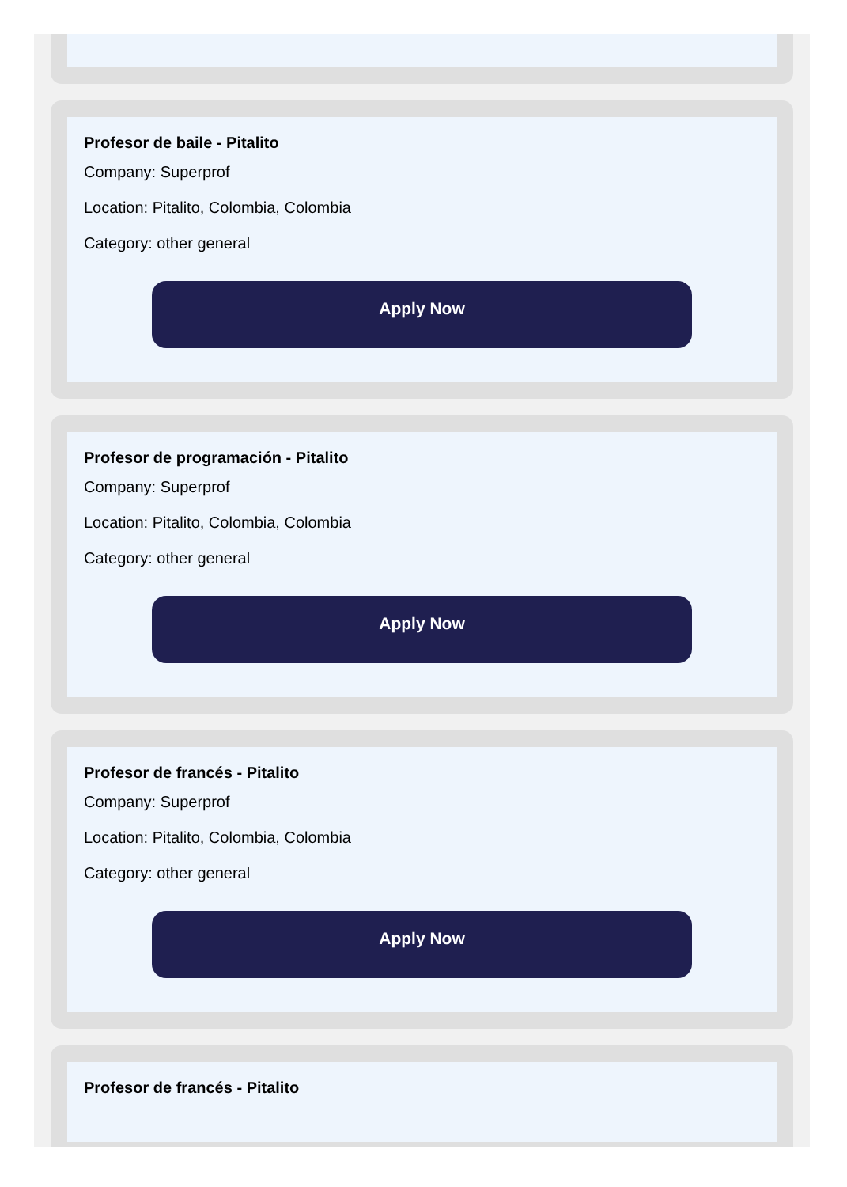Profesor de baile - Pitalito
Company: Superprof
Location: Pitalito, Colombia, Colombia
Category: other general
Apply Now
Profesor de programación - Pitalito
Company: Superprof
Location: Pitalito, Colombia, Colombia
Category: other general
Apply Now
Profesor de francés - Pitalito
Company: Superprof
Location: Pitalito, Colombia, Colombia
Category: other general
Apply Now
Profesor de francés - Pitalito